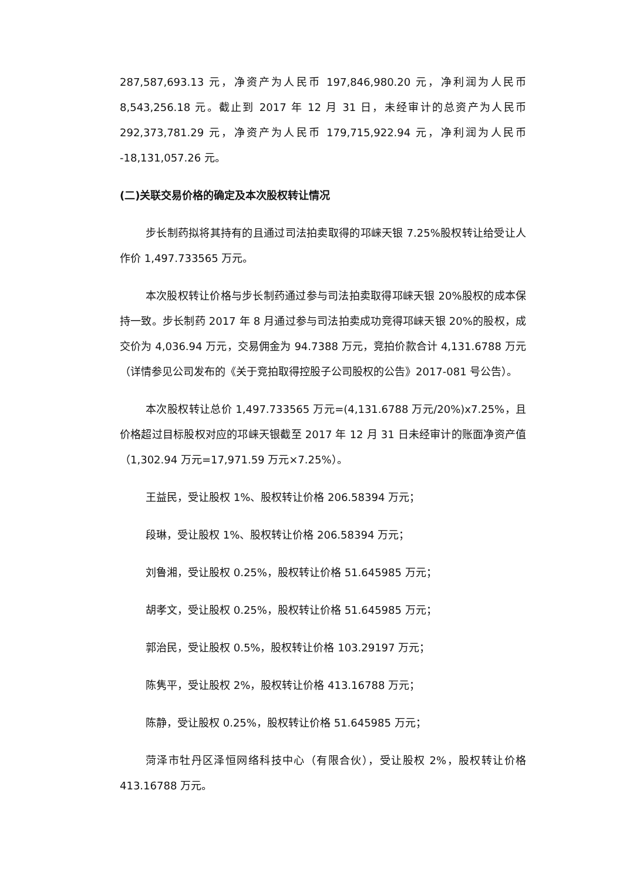287,587,693.13 元，净资产为人民币 197,846,980.20 元，净利润为人民币 8,543,256.18 元。截止到 2017 年 12 月 31 日，未经审计的总资产为人民币 292,373,781.29 元，净资产为人民币 179,715,922.94 元，净利润为人民币 -18,131,057.26 元。
(二)关联交易价格的确定及本次股权转让情况
步长制药拟将其持有的且通过司法拍卖取得的邛崃天银 7.25%股权转让给受让人作价 1,497.733565 万元。
本次股权转让价格与步长制药通过参与司法拍卖取得邛崃天银 20%股权的成本保持一致。步长制药 2017 年 8 月通过参与司法拍卖成功竞得邛崃天银 20%的股权，成交价为 4,036.94 万元，交易佣金为 94.7388 万元，竞拍价款合计 4,131.6788 万元（详情参见公司发布的《关于竞拍取得控股子公司股权的公告》2017-081 号公告）。
本次股权转让总价 1,497.733565 万元=(4,131.6788 万元/20%)x7.25%，且价格超过目标股权对应的邛崃天银截至 2017 年 12 月 31 日未经审计的账面净资产值（1,302.94 万元=17,971.59 万元×7.25%）。
王益民，受让股权 1%、股权转让价格 206.58394 万元；
段琳，受让股权 1%、股权转让价格 206.58394 万元；
刘鲁湘，受让股权 0.25%，股权转让价格 51.645985 万元；
胡孝文，受让股权 0.25%，股权转让价格 51.645985 万元；
郭治民，受让股权 0.5%，股权转让价格 103.29197 万元；
陈隽平，受让股权 2%，股权转让价格 413.16788 万元；
陈静，受让股权 0.25%，股权转让价格 51.645985 万元；
菏泽市牡丹区泽恒网络科技中心（有限合伙），受让股权 2%，股权转让价格 413.16788 万元。